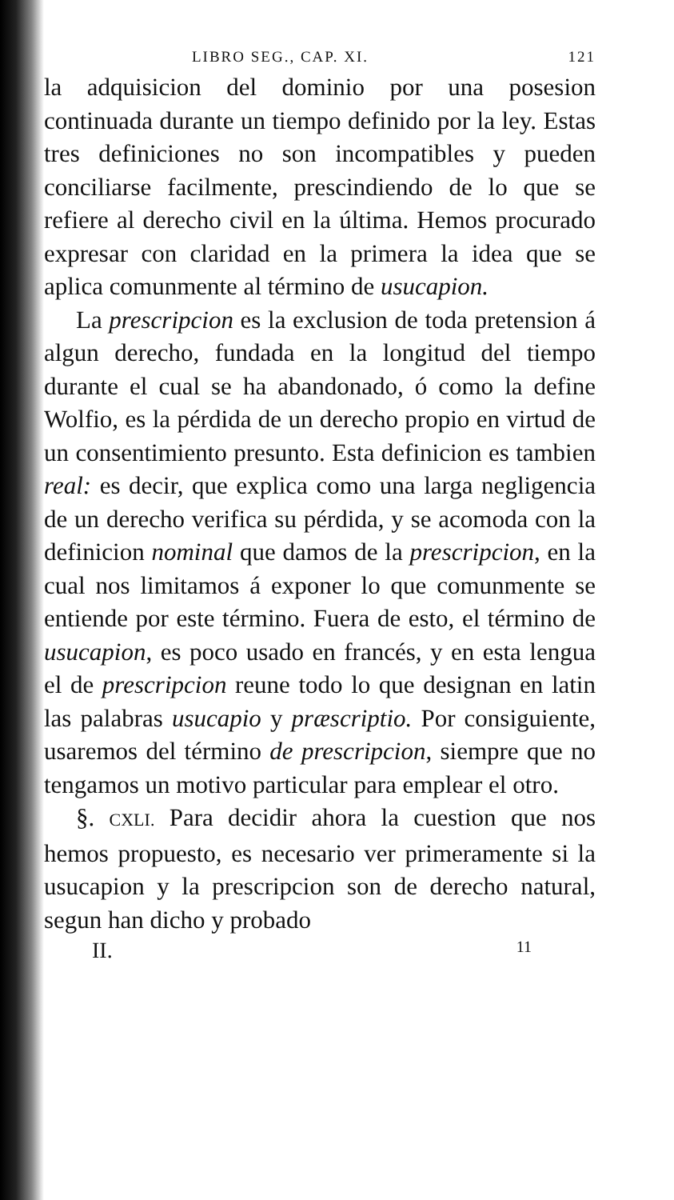LIBRO SEG., CAP. XI. 121
la adquisicion del dominio por una posesion continuada durante un tiempo definido por la ley. Estas tres definiciones no son incompatibles y pueden conciliarse facilmente, prescindiendo de lo que se refiere al derecho civil en la última. Hemos procurado expresar con claridad en la primera la idea que se aplica comunmente al término de usucapion.
La prescripcion es la exclusion de toda pretension á algun derecho, fundada en la longitud del tiempo durante el cual se ha abandonado, ó como la define Wolfio, es la pérdida de un derecho propio en virtud de un consentimiento presunto. Esta definicion es tambien real: es decir, que explica como una larga negligencia de un derecho verifica su pérdida, y se acomoda con la definicion nominal que damos de la prescripcion, en la cual nos limitamos á exponer lo que comunmente se entiende por este término. Fuera de esto, el término de usucapion, es poco usado en francés, y en esta lengua el de prescripcion reune todo lo que designan en latin las palabras usucapio y præscriptio. Por consiguiente, usaremos del término de prescripcion, siempre que no tengamos un motivo particular para emplear el otro.
§. CXLI. Para decidir ahora la cuestion que nos hemos propuesto, es necesario ver primeramente si la usucapion y la prescripcion son de derecho natural, segun han dicho y probado
II. 11